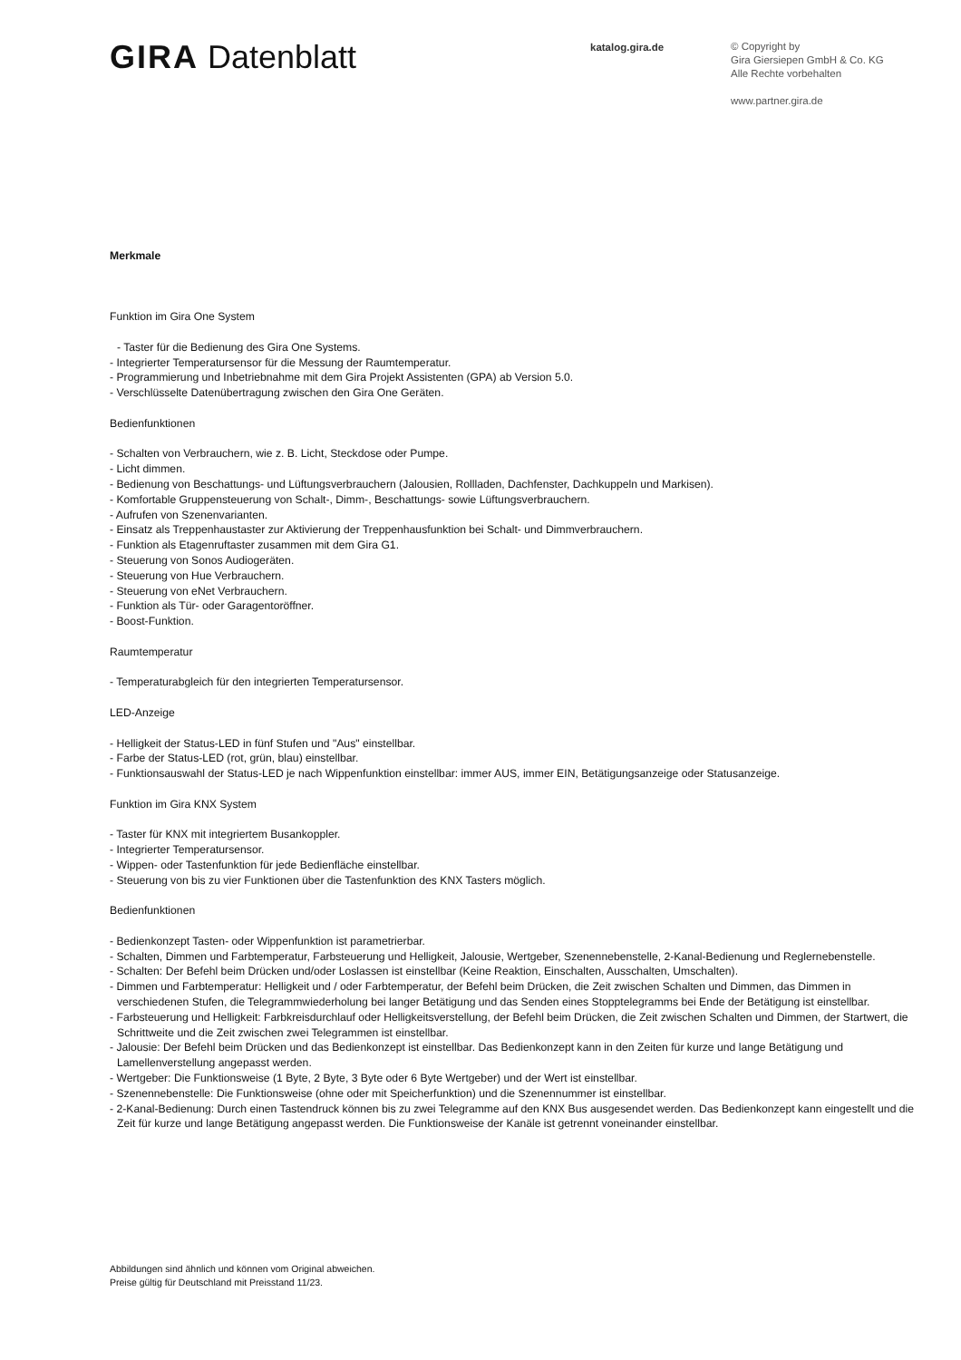GIRA Datenblatt
katalog.gira.de
© Copyright by
Gira Giersiepen GmbH & Co. KG
Alle Rechte vorbehalten
www.partner.gira.de
Merkmale
Funktion im Gira One System
- Taster für die Bedienung des Gira One Systems.
- Integrierter Temperatursensor für die Messung der Raumtemperatur.
- Programmierung und Inbetriebnahme mit dem Gira Projekt Assistenten (GPA) ab Version 5.0.
- Verschlüsselte Datenübertragung zwischen den Gira One Geräten.
Bedienfunktionen
- Schalten von Verbrauchern, wie z. B. Licht, Steckdose oder Pumpe.
- Licht dimmen.
- Bedienung von Beschattungs- und Lüftungsverbrauchern (Jalousien, Rollladen, Dachfenster, Dachkuppeln und Markisen).
- Komfortable Gruppensteuerung von Schalt-, Dimm-, Beschattungs- sowie Lüftungsverbrauchern.
- Aufrufen von Szenenvarianten.
- Einsatz als Treppenhaustaster zur Aktivierung der Treppenhausfunktion bei Schalt- und Dimmverbrauchern.
- Funktion als Etagenruftaster zusammen mit dem Gira G1.
- Steuerung von Sonos Audiogeräten.
- Steuerung von Hue Verbrauchern.
- Steuerung von eNet Verbrauchern.
- Funktion als Tür- oder Garagentoröffner.
- Boost-Funktion.
Raumtemperatur
- Temperaturabgleich für den integrierten Temperatursensor.
LED-Anzeige
- Helligkeit der Status-LED in fünf Stufen und "Aus" einstellbar.
- Farbe der Status-LED (rot, grün, blau) einstellbar.
- Funktionsauswahl der Status-LED je nach Wippenfunktion einstellbar: immer AUS, immer EIN, Betätigungsanzeige oder Statusanzeige.
Funktion im Gira KNX System
- Taster für KNX mit integriertem Busankoppler.
- Integrierter Temperatursensor.
- Wippen- oder Tastenfunktion für jede Bedienfläche einstellbar.
- Steuerung von bis zu vier Funktionen über die Tastenfunktion des KNX Tasters möglich.
Bedienfunktionen
- Bedienkonzept Tasten- oder Wippenfunktion ist parametrierbar.
- Schalten, Dimmen und Farbtemperatur, Farbsteuerung und Helligkeit, Jalousie, Wertgeber, Szenennebenstelle, 2-Kanal-Bedienung und Reglernebenstelle.
- Schalten: Der Befehl beim Drücken und/oder Loslassen ist einstellbar (Keine Reaktion, Einschalten, Ausschalten, Umschalten).
- Dimmen und Farbtemperatur: Helligkeit und / oder Farbtemperatur, der Befehl beim Drücken, die Zeit zwischen Schalten und Dimmen, das Dimmen in verschiedenen Stufen, die Telegrammwiederholung bei langer Betätigung und das Senden eines Stopptelegramms bei Ende der Betätigung ist einstellbar.
- Farbsteuerung und Helligkeit: Farbkreisdurchlauf oder Helligkeitsverstellung, der Befehl beim Drücken, die Zeit zwischen Schalten und Dimmen, der Startwert, die Schrittweite und die Zeit zwischen zwei Telegrammen ist einstellbar.
- Jalousie: Der Befehl beim Drücken und das Bedienkonzept ist einstellbar. Das Bedienkonzept kann in den Zeiten für kurze und lange Betätigung und Lamellenverstellung angepasst werden.
- Wertgeber: Die Funktionsweise (1 Byte, 2 Byte, 3 Byte oder 6 Byte Wertgeber) und der Wert ist einstellbar.
- Szenennebenstelle: Die Funktionsweise (ohne oder mit Speicherfunktion) und die Szenennummer ist einstellbar.
- 2-Kanal-Bedienung: Durch einen Tastendruck können bis zu zwei Telegramme auf den KNX Bus ausgesendet werden. Das Bedienkonzept kann eingestellt und die Zeit für kurze und lange Betätigung angepasst werden. Die Funktionsweise der Kanäle ist getrennt voneinander einstellbar.
Abbildungen sind ähnlich und können vom Original abweichen.
Preise gültig für Deutschland mit Preisstand 11/23.